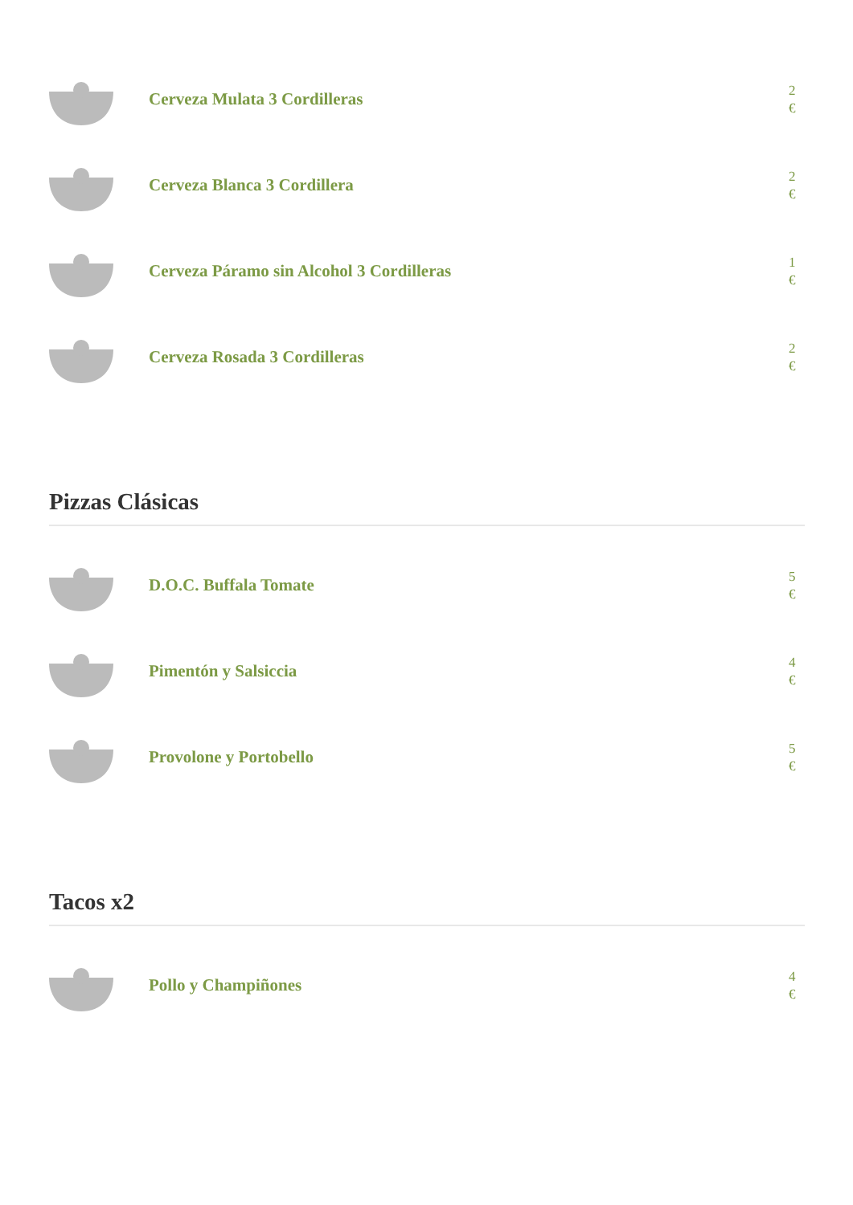Cerveza Mulata 3 Cordilleras
2
€
Cerveza Blanca 3 Cordillera
2
€
Cerveza Páramo sin Alcohol 3 Cordilleras
1
€
Cerveza Rosada 3 Cordilleras
2
€
Pizzas Clásicas
D.O.C. Buffala Tomate
5
€
Pimentón y Salsiccia
4
€
Provolone y Portobello
5
€
Tacos x2
Pollo y Champiñones
4
€